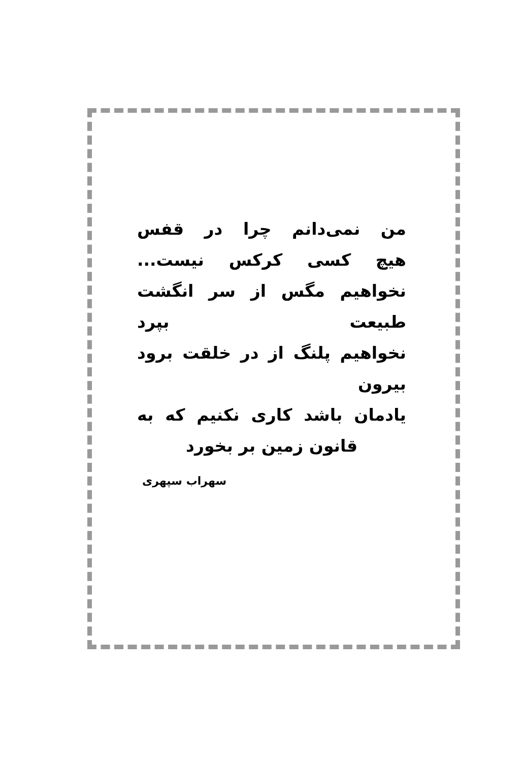من نمی‌دانم چرا در قفس
هیچ کسی کرکس نیست...
نخواهیم مگس از سر انگشت طبیعت بپرد
نخواهیم پلنگ از در خلقت برود بیرون
یادمان باشد کاری نکنیم که به
قانون زمین بر بخورد
سهراب سپهری